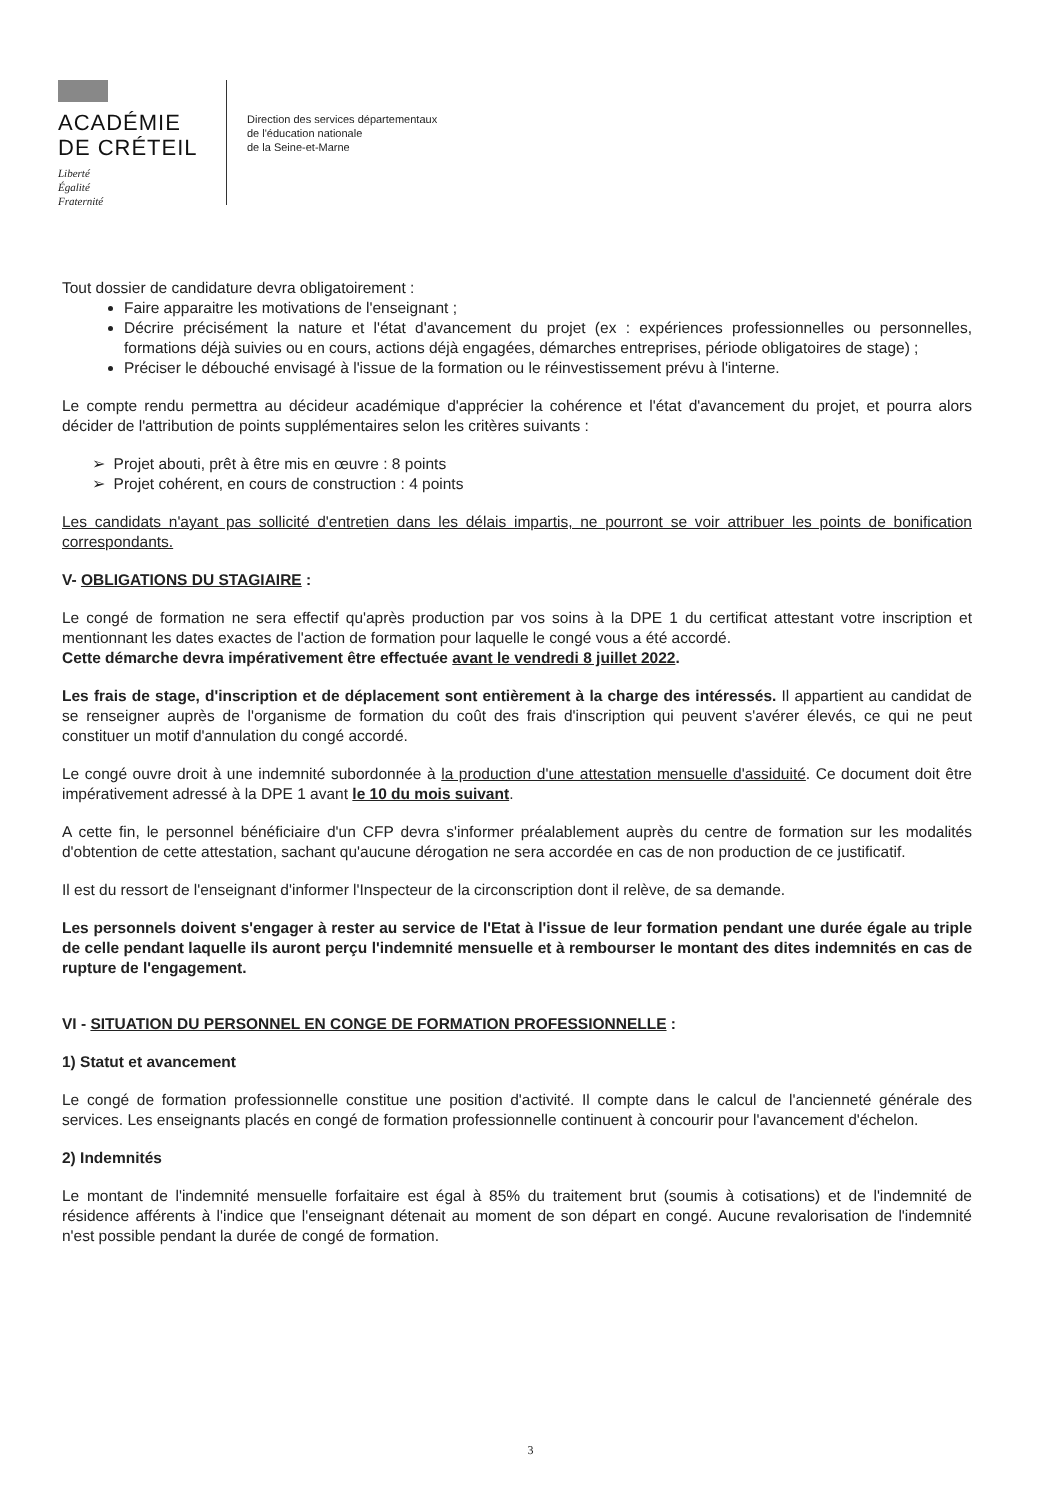ACADÉMIE
DE CRÉTEIL
Liberté
Égalité
Fraternité
Direction des services départementaux
de l'éducation nationale
de la Seine-et-Marne
Tout dossier de candidature devra obligatoirement :
Faire apparaitre les motivations de l'enseignant ;
Décrire précisément la nature et l'état d'avancement du projet (ex : expériences professionnelles ou personnelles, formations déjà suivies ou en cours, actions déjà engagées, démarches entreprises, période obligatoires de stage) ;
Préciser le débouché envisagé à l'issue de la formation ou le réinvestissement prévu à l'interne.
Le compte rendu permettra au décideur académique d'apprécier la cohérence et l'état d'avancement du projet, et pourra alors décider de l'attribution de points supplémentaires selon les critères suivants :
➢ Projet abouti, prêt à être mis en œuvre : 8 points
➢ Projet cohérent, en cours de construction : 4 points
Les candidats n'ayant pas sollicité d'entretien dans les délais impartis, ne pourront se voir attribuer les points de bonification correspondants.
V- OBLIGATIONS DU STAGIAIRE :
Le congé de formation ne sera effectif qu'après production par vos soins à la DPE 1 du certificat attestant votre inscription et mentionnant les dates exactes de l'action de formation pour laquelle le congé vous a été accordé.
Cette démarche devra impérativement être effectuée avant le vendredi 8 juillet 2022.
Les frais de stage, d'inscription et de déplacement sont entièrement à la charge des intéressés. Il appartient au candidat de se renseigner auprès de l'organisme de formation du coût des frais d'inscription qui peuvent s'avérer élevés, ce qui ne peut constituer un motif d'annulation du congé accordé.
Le congé ouvre droit à une indemnité subordonnée à la production d'une attestation mensuelle d'assiduité. Ce document doit être impérativement adressé à la DPE 1 avant le 10 du mois suivant.
A cette fin, le personnel bénéficiaire d'un CFP devra s'informer préalablement auprès du centre de formation sur les modalités d'obtention de cette attestation, sachant qu'aucune dérogation ne sera accordée en cas de non production de ce justificatif.
Il est du ressort de l'enseignant d'informer l'Inspecteur de la circonscription dont il relève, de sa demande.
Les personnels doivent s'engager à rester au service de l'Etat à l'issue de leur formation pendant une durée égale au triple de celle pendant laquelle ils auront perçu l'indemnité mensuelle et à rembourser le montant des dites indemnités en cas de rupture de l'engagement.
VI - SITUATION DU PERSONNEL EN CONGE DE FORMATION PROFESSIONNELLE :
1) Statut et avancement
Le congé de formation professionnelle constitue une position d'activité. Il compte dans le calcul de l'ancienneté générale des services. Les enseignants placés en congé de formation professionnelle continuent à concourir pour l'avancement d'échelon.
2) Indemnités
Le montant de l'indemnité mensuelle forfaitaire est égal à 85% du traitement brut (soumis à cotisations) et de l'indemnité de résidence afférents à l'indice que l'enseignant détenait au moment de son départ en congé. Aucune revalorisation de l'indemnité n'est possible pendant la durée de congé de formation.
3